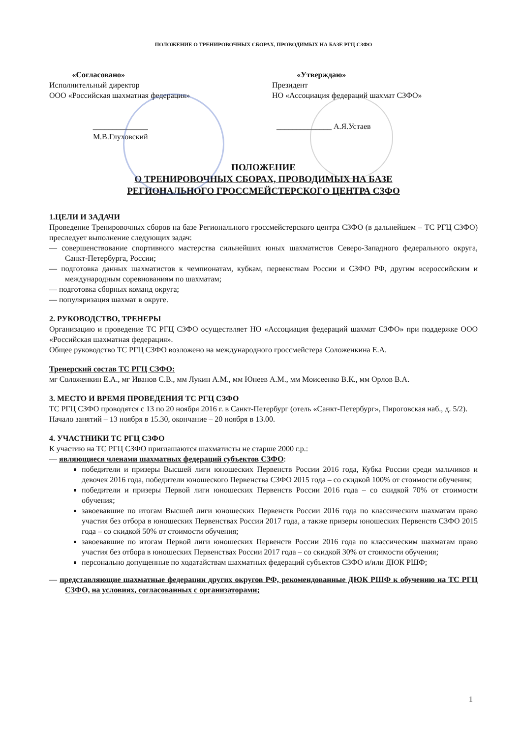ПОЛОЖЕНИЕ О ТРЕНИРОВОЧНЫХ СБОРАХ, ПРОВОДИМЫХ НА БАЗЕ РГЦ СЗФО
«Согласовано»
Исполнительный директор
ООО «Российская шахматная федерация»
______________ М.В.Глуховский
«Утверждаю»
Президент
НО «Ассоциация федераций шахмат СЗФО»
______________ А.Я.Устаев
ПОЛОЖЕНИЕ
О ТРЕНИРОВОЧНЫХ СБОРАХ, ПРОВОДИМЫХ НА БАЗЕ
РЕГИОНАЛЬНОГО ГРОССМЕЙСТЕРСКОГО ЦЕНТРА СЗФО
1.ЦЕЛИ И ЗАДАЧИ
Проведение Тренировочных сборов на базе Регионального гроссмейстерского центра СЗФО (в дальнейшем – ТС РГЦ СЗФО) преследует выполнение следующих задач:
— совершенствование спортивного мастерства сильнейших юных шахматистов Северо-Западного федерального округа, Санкт-Петербурга, России;
— подготовка данных шахматистов к чемпионатам, кубкам, первенствам России и СЗФО РФ, другим всероссийским и международным соревнованиям по шахматам;
— подготовка сборных команд округа;
— популяризация шахмат в округе.
2. РУКОВОДСТВО, ТРЕНЕРЫ
Организацию и проведение ТС РГЦ СЗФО осуществляет НО «Ассоциация федераций шахмат СЗФО» при поддержке ООО «Российская шахматная федерация».
Общее руководство ТС РГЦ СЗФО возложено на международного гроссмейстера Соложенкина Е.А.
Тренерский состав ТС РГЦ СЗФО:
мг Соложенкин Е.А., мг Иванов С.В., мм Лукин А.М., мм Юнеев А.М., мм Моисеенко В.К., мм Орлов В.А.
3. МЕСТО И ВРЕМЯ ПРОВЕДЕНИЯ ТС РГЦ СЗФО
ТС РГЦ СЗФО проводятся с 13 по 20 ноября 2016 г. в Санкт-Петербург (отель «Санкт-Петербург», Пироговская наб., д. 5/2).
Начало занятий – 13 ноября в 15.30, окончание – 20 ноября в 13.00.
4. УЧАСТНИКИ ТС РГЦ СЗФО
К участию на ТС РГЦ СЗФО приглашаются шахматисты не старше 2000 г.р.:
— являющиеся членами шахматных федераций субъектов СЗФО:
победители и призеры Высшей лиги юношеских Первенств России 2016 года, Кубка России среди мальчиков и девочек 2016 года, победители юношеского Первенства СЗФО 2015 года – со скидкой 100% от стоимости обучения;
победители и призеры Первой лиги юношеских Первенств России 2016 года – со скидкой 70% от стоимости обучения;
завоевавшие по итогам Высшей лиги юношеских Первенств России 2016 года по классическим шахматам право участия без отбора в юношеских Первенствах России 2017 года, а также призеры юношеских Первенств СЗФО 2015 года – со скидкой 50% от стоимости обучения;
завоевавшие по итогам Первой лиги юношеских Первенств России 2016 года по классическим шахматам право участия без отбора в юношеских Первенствах России 2017 года – со скидкой 30% от стоимости обучения;
персонально допущенные по ходатайствам шахматных федераций субъектов СЗФО и/или ДЮК РШФ;
— представляющие шахматные федерации других округов РФ, рекомендованные ДЮК РШФ к обучению на ТС РГЦ СЗФО, на условиях, согласованных с организаторами;
1